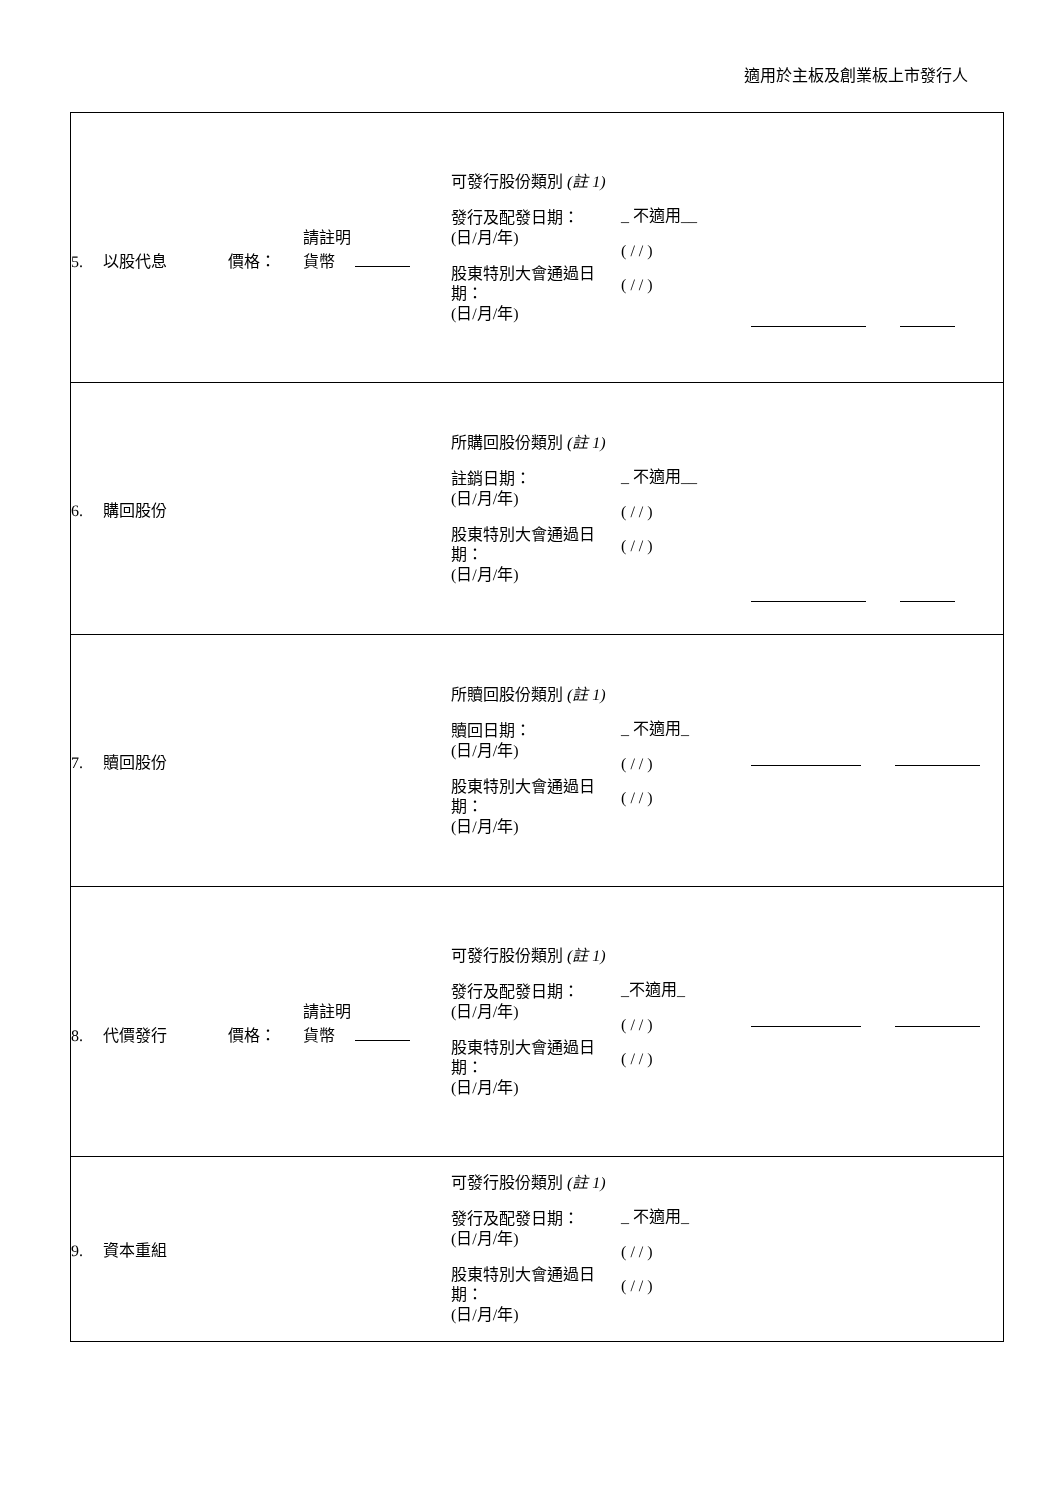適用於主板及創業板上市發行人
| 5. 以股代息 價格： 請註明 貨幣 | 可發行股份類別 (註 1) 發行及配發日期： (日/月/年) 股東特別大會通過日 期： (日/月/年) | _ 不適用__ ( / / ) ( / / ) | |
| 6. 購回股份 | 所購回股份類別 (註 1) 註銷日期： (日/月/年) 股東特別大會通過日 期： (日/月/年) | _ 不適用__ ( / / ) ( / / ) | |
| 7. 贖回股份 | 所贖回股份類別 (註 1) 贖回日期： (日/月/年) 股東特別大會通過日 期： (日/月/年) | _ 不適用_ ( / / ) ( / / ) | |
| 8. 代價發行 價格： 請註明 貨幣 | 可發行股份類別 (註 1) 發行及配發日期： (日/月/年) 股東特別大會通過日 期： (日/月/年) | _不適用_ ( / / ) ( / / ) | |
| 9. 資本重組 | 可發行股份類別 (註 1) 發行及配發日期： (日/月/年) 股東特別大會通過日 期： (日/月/年) | _ 不適用_ ( / / ) ( / / ) | |